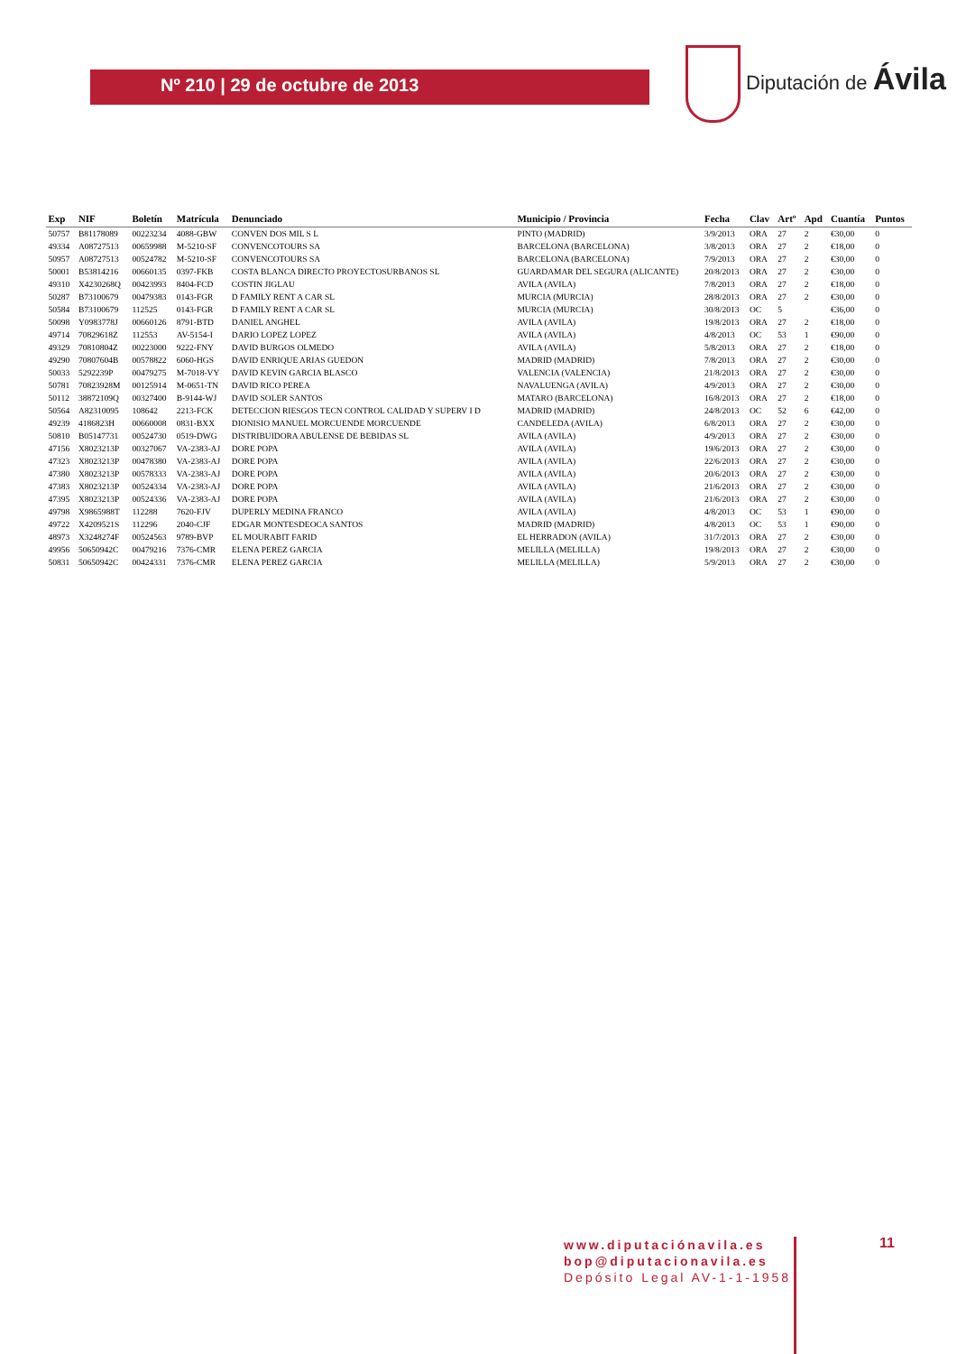Nº 210 | 29 de octubre de 2013
Diputación de Ávila
| Exp | NIF | Boletín | Matrícula | Denunciado | Municipio / Provincia | Fecha | Clav | Artº | Apd | Cuantía | Puntos |
| --- | --- | --- | --- | --- | --- | --- | --- | --- | --- | --- | --- |
| 50757 | B81178089 | 00223234 | 4088-GBW | CONVEN DOS MIL S L | PINTO (MADRID) | 3/9/2013 | ORA | 27 | 2 | €30,00 | 0 |
| 49334 | A08727513 | 00659988 | M-5210-SF | CONVENCOTOURS SA | BARCELONA (BARCELONA) | 3/8/2013 | ORA | 27 | 2 | €18,00 | 0 |
| 50957 | A08727513 | 00524782 | M-5210-SF | CONVENCOTOURS SA | BARCELONA (BARCELONA) | 7/9/2013 | ORA | 27 | 2 | €30,00 | 0 |
| 50001 | B53814216 | 00660135 | 0397-FKB | COSTA BLANCA DIRECTO PROYECTOSURBANOS SL | GUARDAMAR DEL SEGURA (ALICANTE) | 20/8/2013 | ORA | 27 | 2 | €30,00 | 0 |
| 49310 | X4230268Q | 00423993 | 8404-FCD | COSTIN JIGLAU | AVILA (AVILA) | 7/8/2013 | ORA | 27 | 2 | €18,00 | 0 |
| 50287 | B73100679 | 00479383 | 0143-FGR | D FAMILY RENT A CAR SL | MURCIA (MURCIA) | 28/8/2013 | ORA | 27 | 2 | €30,00 | 0 |
| 50584 | B73100679 | 112525 | 0143-FGR | D FAMILY RENT A CAR SL | MURCIA (MURCIA) | 30/8/2013 | OC | 5 | | €36,00 | 0 |
| 50098 | Y0983778J | 00660126 | 8791-BTD | DANIEL ANGHEL | AVILA (AVILA) | 19/8/2013 | ORA | 27 | 2 | €18,00 | 0 |
| 49714 | 70829618Z | 112553 | AV-5154-I | DARIO LOPEZ LOPEZ | AVILA (AVILA) | 4/8/2013 | OC | 53 | 1 | €90,00 | 0 |
| 49329 | 70810804Z | 00223000 | 9222-FNY | DAVID BURGOS OLMEDO | AVILA (AVILA) | 5/8/2013 | ORA | 27 | 2 | €18,00 | 0 |
| 49290 | 70807604B | 00578822 | 6060-HGS | DAVID ENRIQUE ARIAS GUEDON | MADRID (MADRID) | 7/8/2013 | ORA | 27 | 2 | €30,00 | 0 |
| 50033 | 5292239P | 00479275 | M-7018-VY | DAVID KEVIN GARCIA BLASCO | VALENCIA (VALENCIA) | 21/8/2013 | ORA | 27 | 2 | €30,00 | 0 |
| 50781 | 70823928M | 00125914 | M-0651-TN | DAVID RICO PEREA | NAVALUENGA (AVILA) | 4/9/2013 | ORA | 27 | 2 | €30,00 | 0 |
| 50112 | 38872109Q | 00327400 | B-9144-WJ | DAVID SOLER SANTOS | MATARO (BARCELONA) | 16/8/2013 | ORA | 27 | 2 | €18,00 | 0 |
| 50564 | A82310095 | 108642 | 2213-FCK | DETECCION RIESGOS TECN CONTROL CALIDAD Y SUPERV I D | MADRID (MADRID) | 24/8/2013 | OC | 52 | 6 | €42,00 | 0 |
| 49239 | 4186823H | 00660008 | 0831-BXX | DIONISIO MANUEL MORCUENDE MORCUENDE | CANDELEDA (AVILA) | 6/8/2013 | ORA | 27 | 2 | €30,00 | 0 |
| 50810 | B05147731 | 00524730 | 0519-DWG | DISTRIBUIDORA ABULENSE DE BEBIDAS SL | AVILA (AVILA) | 4/9/2013 | ORA | 27 | 2 | €30,00 | 0 |
| 47156 | X8023213P | 00327067 | VA-2383-AJ | DORE POPA | AVILA (AVILA) | 19/6/2013 | ORA | 27 | 2 | €30,00 | 0 |
| 47323 | X8023213P | 00478380 | VA-2383-AJ | DORE POPA | AVILA (AVILA) | 22/6/2013 | ORA | 27 | 2 | €30,00 | 0 |
| 47380 | X8023213P | 00578333 | VA-2383-AJ | DORE POPA | AVILA (AVILA) | 20/6/2013 | ORA | 27 | 2 | €30,00 | 0 |
| 47383 | X8023213P | 00524334 | VA-2383-AJ | DORE POPA | AVILA (AVILA) | 21/6/2013 | ORA | 27 | 2 | €30,00 | 0 |
| 47395 | X8023213P | 00524336 | VA-2383-AJ | DORE POPA | AVILA (AVILA) | 21/6/2013 | ORA | 27 | 2 | €30,00 | 0 |
| 49798 | X9865988T | 112288 | 7620-FJV | DUPERLY MEDINA FRANCO | AVILA (AVILA) | 4/8/2013 | OC | 53 | 1 | €90,00 | 0 |
| 49722 | X4209521S | 112296 | 2040-CJF | EDGAR MONTESDEOCA SANTOS | MADRID (MADRID) | 4/8/2013 | OC | 53 | 1 | €90,00 | 0 |
| 48973 | X3248274F | 00524563 | 9789-BVP | EL MOURABIT FARID | EL HERRADON (AVILA) | 31/7/2013 | ORA | 27 | 2 | €30,00 | 0 |
| 49956 | 50650942C | 00479216 | 7376-CMR | ELENA PEREZ GARCIA | MELILLA (MELILLA) | 19/8/2013 | ORA | 27 | 2 | €30,00 | 0 |
| 50831 | 50650942C | 00424331 | 7376-CMR | ELENA PEREZ GARCIA | MELILLA (MELILLA) | 5/9/2013 | ORA | 27 | 2 | €30,00 | 0 |
www.diputaciónavila.es
bop@diputacionavila.es
Depósito Legal AV-1-1-1958
11